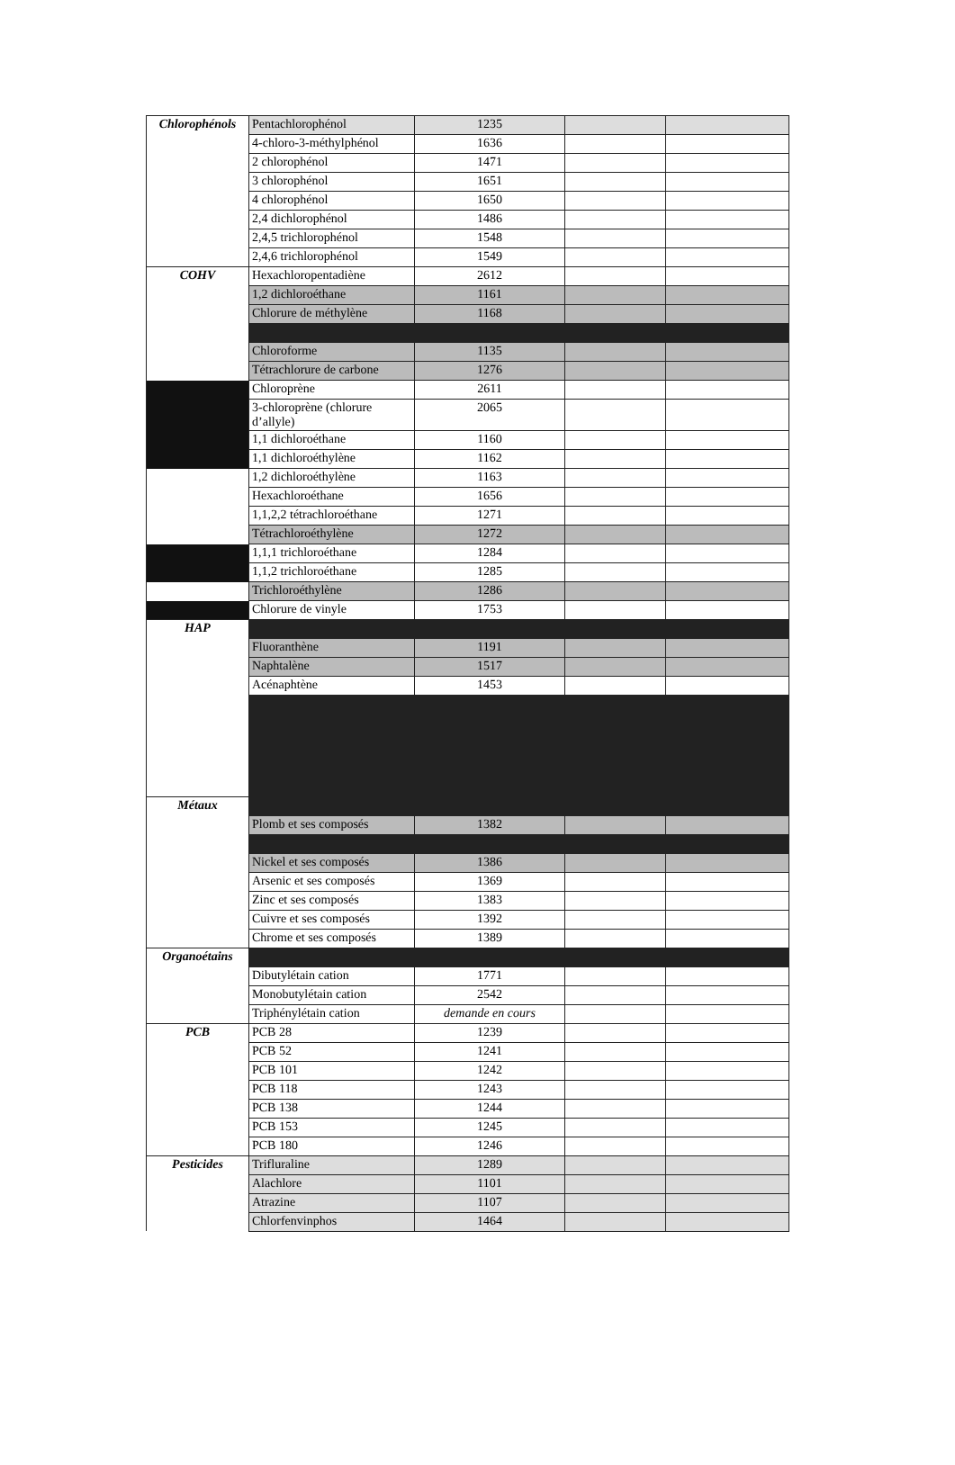| Chlorophénols | Pentachlorophénol | 1235 | | |
| | 4-chloro-3-méthylphénol | 1636 | | |
| | 2 chlorophénol | 1471 | | |
| | 3 chlorophénol | 1651 | | |
| | 4 chlorophénol | 1650 | | |
| | 2,4 dichlorophénol | 1486 | | |
| | 2,4,5 trichlorophénol | 1548 | | |
| | 2,4,6 trichlorophénol | 1549 | | |
| COHV | Hexachloropentadiène | 2612 | | |
| | 1,2 dichloroéthane | 1161 | | |
| | Chlorure de méthylène | 1168 | | |
| | Chloroforme | 1135 | | |
| | Tétrachlorure de carbone | 1276 | | |
| | Chloroprène | 2611 | | |
| | 3-chloroprène (chlorure d’allyle) | 2065 | | |
| | 1,1 dichloroéthane | 1160 | | |
| | 1,1 dichloroéthylène | 1162 | | |
| | 1,2 dichloroéthylène | 1163 | | |
| | Hexachloroéthane | 1656 | | |
| | 1,1,2,2 tétrachloroéthane | 1271 | | |
| | Tétrachloroéthylène | 1272 | | |
| | 1,1,1 trichloroéthane | 1284 | | |
| | 1,1,2 trichloroéthane | 1285 | | |
| | Trichloroéthylène | 1286 | | |
| | Chlorure de vinyle | 1753 | | |
| HAP | | | | |
| | Fluoranthène | 1191 | | |
| | Naphtalène | 1517 | | |
| | Acénaphtène | 1453 | | |
| Métaux | | | | |
| | Plomb et ses composés | 1382 | | |
| | Nickel et ses composés | 1386 | | |
| | Arsenic et ses composés | 1369 | | |
| | Zinc et ses composés | 1383 | | |
| | Cuivre et ses composés | 1392 | | |
| | Chrome et ses composés | 1389 | | |
| Organoétains | | | | |
| | Dibutylétain cation | 1771 | | |
| | Monobutylétain cation | 2542 | | |
| | Triphénylétain cation | demande en cours | | |
| PCB | PCB 28 | 1239 | | |
| | PCB 52 | 1241 | | |
| | PCB 101 | 1242 | | |
| | PCB 118 | 1243 | | |
| | PCB 138 | 1244 | | |
| | PCB 153 | 1245 | | |
| | PCB 180 | 1246 | | |
| Pesticides | Trifluraline | 1289 | | |
| | Alachlore | 1101 | | |
| | Atrazine | 1107 | | |
| | Chlorfenvinphos | 1464 | | |